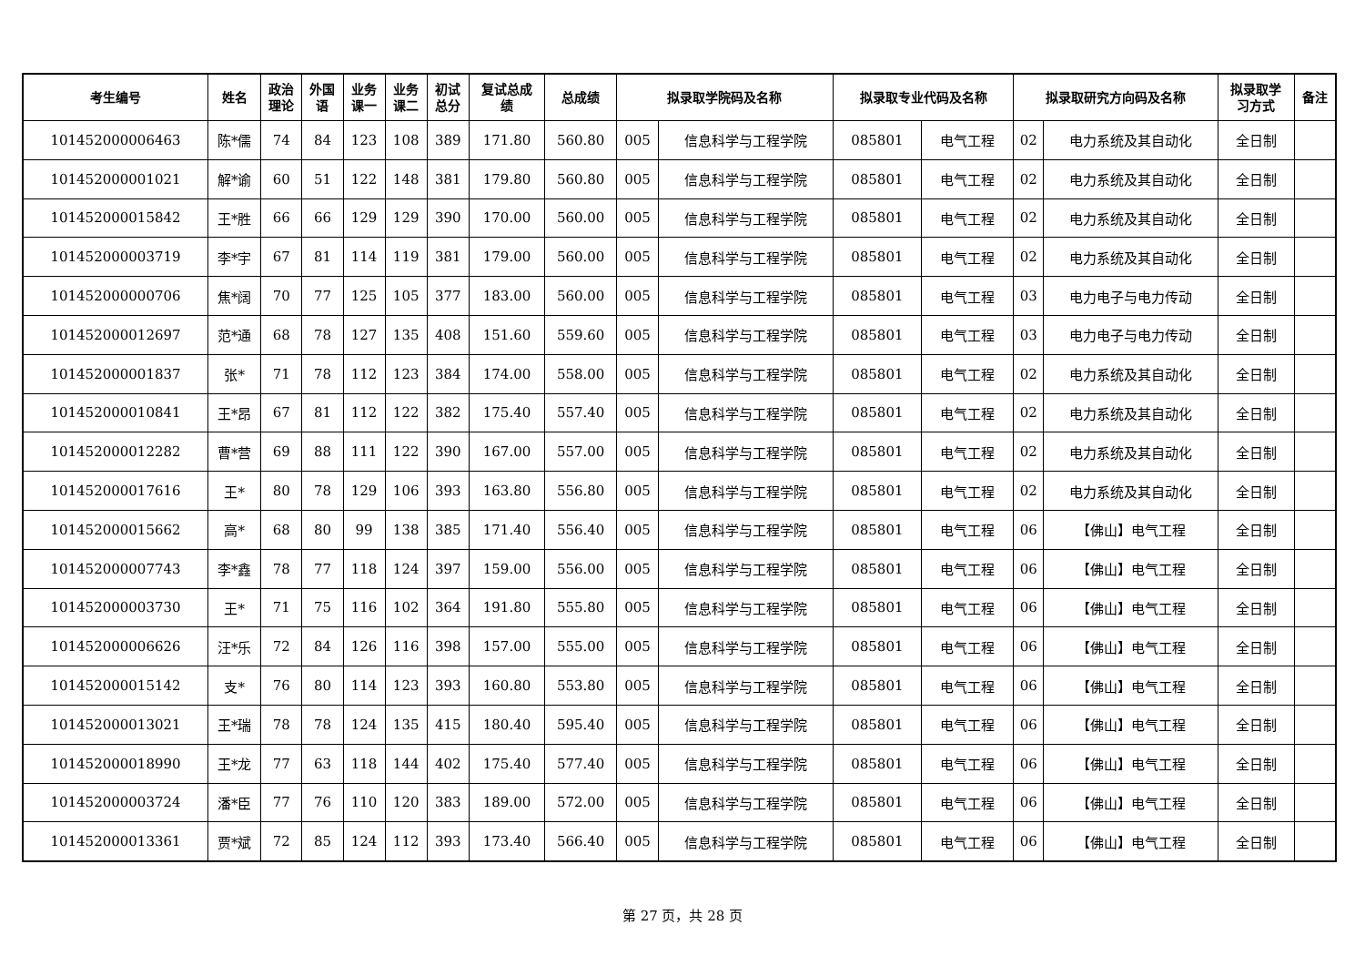| 考生编号 | 姓名 | 政治 理论 | 外国 语 | 业务 课一 | 业务 课二 | 初试 总分 | 复试总成 绩 | 总成绩 | 拟录取学院码及名称 | | 拟录取专业代码及名称 | | 拟录取研究方向码及名称 | | 拟录取学 习方式 | 备注 |
| --- | --- | --- | --- | --- | --- | --- | --- | --- | --- | --- | --- | --- | --- | --- | --- | --- |
| 101452000006463 | 陈*儒 | 74 | 84 | 123 | 108 | 389 | 171.80 | 560.80 | 005 | 信息科学与工程学院 | 085801 | 电气工程 | 02 | 电力系统及其自动化 | 全日制 | |
| 101452000001021 | 解*谕 | 60 | 51 | 122 | 148 | 381 | 179.80 | 560.80 | 005 | 信息科学与工程学院 | 085801 | 电气工程 | 02 | 电力系统及其自动化 | 全日制 | |
| 101452000015842 | 王*胜 | 66 | 66 | 129 | 129 | 390 | 170.00 | 560.00 | 005 | 信息科学与工程学院 | 085801 | 电气工程 | 02 | 电力系统及其自动化 | 全日制 | |
| 101452000003719 | 李*宇 | 67 | 81 | 114 | 119 | 381 | 179.00 | 560.00 | 005 | 信息科学与工程学院 | 085801 | 电气工程 | 02 | 电力系统及其自动化 | 全日制 | |
| 101452000000706 | 焦*阔 | 70 | 77 | 125 | 105 | 377 | 183.00 | 560.00 | 005 | 信息科学与工程学院 | 085801 | 电气工程 | 03 | 电力电子与电力传动 | 全日制 | |
| 101452000012697 | 范*通 | 68 | 78 | 127 | 135 | 408 | 151.60 | 559.60 | 005 | 信息科学与工程学院 | 085801 | 电气工程 | 03 | 电力电子与电力传动 | 全日制 | |
| 101452000001837 | 张* | 71 | 78 | 112 | 123 | 384 | 174.00 | 558.00 | 005 | 信息科学与工程学院 | 085801 | 电气工程 | 02 | 电力系统及其自动化 | 全日制 | |
| 101452000010841 | 王*昂 | 67 | 81 | 112 | 122 | 382 | 175.40 | 557.40 | 005 | 信息科学与工程学院 | 085801 | 电气工程 | 02 | 电力系统及其自动化 | 全日制 | |
| 101452000012282 | 曹*营 | 69 | 88 | 111 | 122 | 390 | 167.00 | 557.00 | 005 | 信息科学与工程学院 | 085801 | 电气工程 | 02 | 电力系统及其自动化 | 全日制 | |
| 101452000017616 | 王* | 80 | 78 | 129 | 106 | 393 | 163.80 | 556.80 | 005 | 信息科学与工程学院 | 085801 | 电气工程 | 02 | 电力系统及其自动化 | 全日制 | |
| 101452000015662 | 高* | 68 | 80 | 99 | 138 | 385 | 171.40 | 556.40 | 005 | 信息科学与工程学院 | 085801 | 电气工程 | 06 | 【佛山】电气工程 | 全日制 | |
| 101452000007743 | 李*鑫 | 78 | 77 | 118 | 124 | 397 | 159.00 | 556.00 | 005 | 信息科学与工程学院 | 085801 | 电气工程 | 06 | 【佛山】电气工程 | 全日制 | |
| 101452000003730 | 王* | 71 | 75 | 116 | 102 | 364 | 191.80 | 555.80 | 005 | 信息科学与工程学院 | 085801 | 电气工程 | 06 | 【佛山】电气工程 | 全日制 | |
| 101452000006626 | 汪*乐 | 72 | 84 | 126 | 116 | 398 | 157.00 | 555.00 | 005 | 信息科学与工程学院 | 085801 | 电气工程 | 06 | 【佛山】电气工程 | 全日制 | |
| 101452000015142 | 支* | 76 | 80 | 114 | 123 | 393 | 160.80 | 553.80 | 005 | 信息科学与工程学院 | 085801 | 电气工程 | 06 | 【佛山】电气工程 | 全日制 | |
| 101452000013021 | 王*瑞 | 78 | 78 | 124 | 135 | 415 | 180.40 | 595.40 | 005 | 信息科学与工程学院 | 085801 | 电气工程 | 06 | 【佛山】电气工程 | 全日制 | |
| 101452000018990 | 王*龙 | 77 | 63 | 118 | 144 | 402 | 175.40 | 577.40 | 005 | 信息科学与工程学院 | 085801 | 电气工程 | 06 | 【佛山】电气工程 | 全日制 | |
| 101452000003724 | 潘*臣 | 77 | 76 | 110 | 120 | 383 | 189.00 | 572.00 | 005 | 信息科学与工程学院 | 085801 | 电气工程 | 06 | 【佛山】电气工程 | 全日制 | |
| 101452000013361 | 贾*斌 | 72 | 85 | 124 | 112 | 393 | 173.40 | 566.40 | 005 | 信息科学与工程学院 | 085801 | 电气工程 | 06 | 【佛山】电气工程 | 全日制 | |
第 27 页，共 28 页